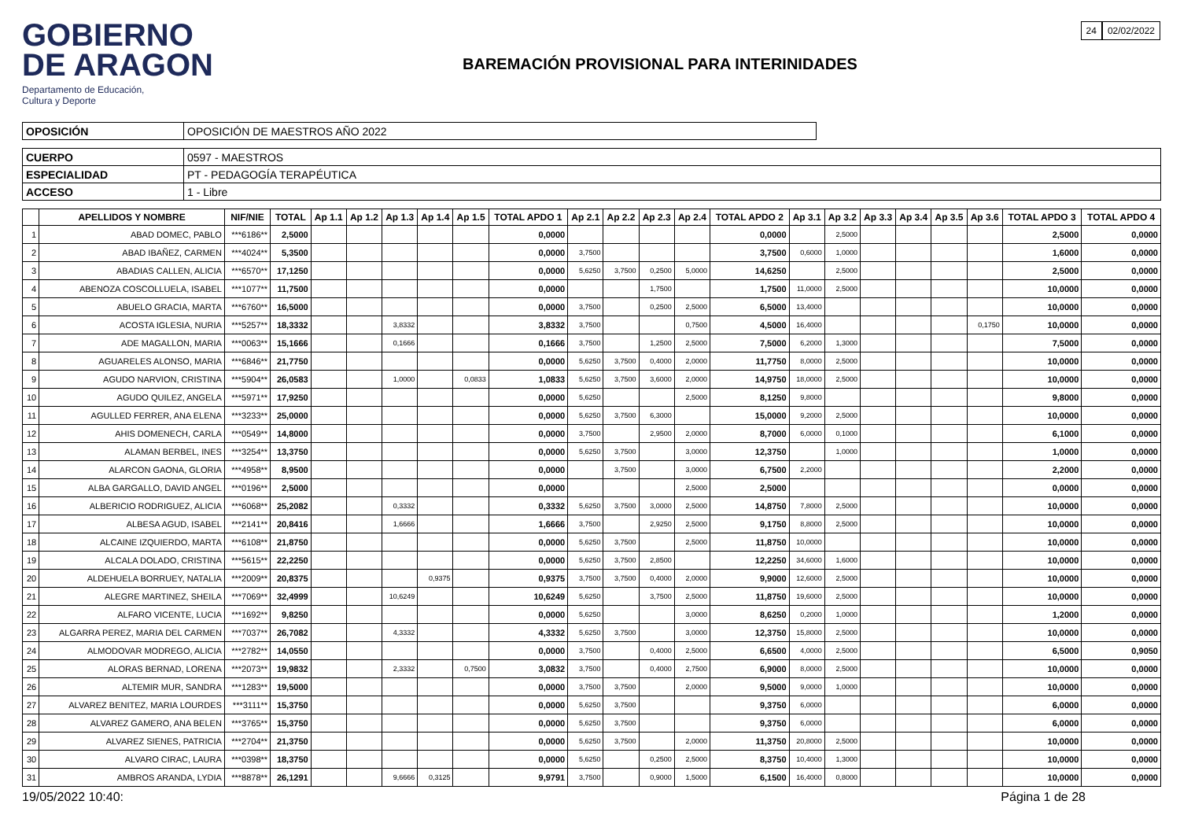24 02/02/2022
GOBIERNO
DE ARAGON
Departamento de Educación,
Cultura y Deporte
BAREMACIÓN PROVISIONAL PARA INTERINIDADES
| OPOSICIÓN | OPOSICIÓN DE MAESTROS AÑO 2022 |
| CUERPO | 0597 - MAESTROS |
| ESPECIALIDAD | PT - PEDAGOGÍA TERAPÉUTICA |
| ACCESO | 1 - Libre |
| | APELLIDOS Y NOMBRE | NIF/NIE | TOTAL | Ap 1.1 | Ap 1.2 | Ap 1.3 | Ap 1.4 | Ap 1.5 | TOTAL APDO 1 | Ap 2.1 | Ap 2.2 | Ap 2.3 | Ap 2.4 | TOTAL APDO 2 | Ap 3.1 | Ap 3.2 | Ap 3.3 | Ap 3.4 | Ap 3.5 | Ap 3.6 | TOTAL APDO 3 | TOTAL APDO 4 |
| --- | --- | --- | --- | --- | --- | --- | --- | --- | --- | --- | --- | --- | --- | --- | --- | --- | --- | --- | --- | --- | --- | --- |
| 1 | ABAD DOMEC, PABLO | ***6186** | 2,5000 | | | | | | 0,0000 | | | | | 0,0000 | | 2,5000 | | | | | 2,5000 | 0,0000 |
| 2 | ABAD IBAÑEZ, CARMEN | ***4024** | 5,3500 | | | | | | 0,0000 | 3,7500 | | | | 3,7500 | 0,6000 | 1,0000 | | | | | 1,6000 | 0,0000 |
| 3 | ABADIAS CALLEN, ALICIA | ***6570** | 17,1250 | | | | | | 0,0000 | 5,6250 | 3,7500 | 0,2500 | 5,0000 | 14,6250 | | 2,5000 | | | | | 2,5000 | 0,0000 |
| 4 | ABENOZA COSCOLLUELA, ISABEL | ***1077** | 11,7500 | | | | | | 0,0000 | | | 1,7500 | | 1,7500 | 11,0000 | 2,5000 | | | | | 10,0000 | 0,0000 |
| 5 | ABUELO GRACIA, MARTA | ***6760** | 16,5000 | | | | | | 0,0000 | 3,7500 | | 0,2500 | 2,5000 | 6,5000 | 13,4000 | | | | | | 10,0000 | 0,0000 |
| 6 | ACOSTA IGLESIA, NURIA | ***5257** | 18,3332 | | | 3,8332 | | | 3,8332 | 3,7500 | | | 0,7500 | 4,5000 | 16,4000 | | | | | 0,1750 | 10,0000 | 0,0000 |
| 7 | ADE MAGALLON, MARIA | ***0063** | 15,1666 | | | 0,1666 | | | 0,1666 | 3,7500 | | 1,2500 | 2,5000 | 7,5000 | 6,2000 | 1,3000 | | | | | 7,5000 | 0,0000 |
| 8 | AGUARELES ALONSO, MARIA | ***6846** | 21,7750 | | | | | | 0,0000 | 5,6250 | 3,7500 | 0,4000 | 2,0000 | 11,7750 | 8,0000 | 2,5000 | | | | | 10,0000 | 0,0000 |
| 9 | AGUDO NARVION, CRISTINA | ***5904** | 26,0583 | | | 1,0000 | | 0,0833 | 1,0833 | 5,6250 | 3,7500 | 3,6000 | 2,0000 | 14,9750 | 18,0000 | 2,5000 | | | | | 10,0000 | 0,0000 |
| 10 | AGUDO QUILEZ, ANGELA | ***5971** | 17,9250 | | | | | | 0,0000 | 5,6250 | | | 2,5000 | 8,1250 | 9,8000 | | | | | | 9,8000 | 0,0000 |
| 11 | AGULLED FERRER, ANA ELENA | ***3233** | 25,0000 | | | | | | 0,0000 | 5,6250 | 3,7500 | 6,3000 | | 15,0000 | 9,2000 | 2,5000 | | | | | 10,0000 | 0,0000 |
| 12 | AHIS DOMENECH, CARLA | ***0549** | 14,8000 | | | | | | 0,0000 | 3,7500 | | 2,9500 | 2,0000 | 8,7000 | 6,0000 | 0,1000 | | | | | 6,1000 | 0,0000 |
| 13 | ALAMAN BERBEL, INES | ***3254** | 13,3750 | | | | | | 0,0000 | 5,6250 | 3,7500 | | 3,0000 | 12,3750 | | 1,0000 | | | | | 1,0000 | 0,0000 |
| 14 | ALARCON GAONA, GLORIA | ***4958** | 8,9500 | | | | | | 0,0000 | | 3,7500 | | 3,0000 | 6,7500 | 2,2000 | | | | | | 2,2000 | 0,0000 |
| 15 | ALBA GARGALLO, DAVID ANGEL | ***0196** | 2,5000 | | | | | | 0,0000 | | | | 2,5000 | 2,5000 | | | | | | | 0,0000 | 0,0000 |
| 16 | ALBERICIO RODRIGUEZ, ALICIA | ***6068** | 25,2082 | | | 0,3332 | | | 0,3332 | 5,6250 | 3,7500 | 3,0000 | 2,5000 | 14,8750 | 7,8000 | 2,5000 | | | | | 10,0000 | 0,0000 |
| 17 | ALBESA AGUD, ISABEL | ***2141** | 20,8416 | | | 1,6666 | | | 1,6666 | 3,7500 | | 2,9250 | 2,5000 | 9,1750 | 8,8000 | 2,5000 | | | | | 10,0000 | 0,0000 |
| 18 | ALCAINE IZQUIERDO, MARTA | ***6108** | 21,8750 | | | | | | 0,0000 | 5,6250 | 3,7500 | | 2,5000 | 11,8750 | 10,0000 | | | | | | 10,0000 | 0,0000 |
| 19 | ALCALA DOLADO, CRISTINA | ***5615** | 22,2250 | | | | | | 0,0000 | 5,6250 | 3,7500 | 2,8500 | | 12,2250 | 34,6000 | 1,6000 | | | | | 10,0000 | 0,0000 |
| 20 | ALDEHUELA BORRUEY, NATALIA | ***2009** | 20,8375 | | | | 0,9375 | | 0,9375 | 3,7500 | 3,7500 | 0,4000 | 2,0000 | 9,9000 | 12,6000 | 2,5000 | | | | | 10,0000 | 0,0000 |
| 21 | ALEGRE MARTINEZ, SHEILA | ***7069** | 32,4999 | | | 10,6249 | | | 10,6249 | 5,6250 | | 3,7500 | 2,5000 | 11,8750 | 19,6000 | 2,5000 | | | | | 10,0000 | 0,0000 |
| 22 | ALFARO VICENTE, LUCIA | ***1692** | 9,8250 | | | | | | 0,0000 | 5,6250 | | | 3,0000 | 8,6250 | 0,2000 | 1,0000 | | | | | 1,2000 | 0,0000 |
| 23 | ALGARRA PEREZ, MARIA DEL CARMEN | ***7037** | 26,7082 | | | 4,3332 | | | 4,3332 | 5,6250 | 3,7500 | | 3,0000 | 12,3750 | 15,8000 | 2,5000 | | | | | 10,0000 | 0,0000 |
| 24 | ALMODOVAR MODREGO, ALICIA | ***2782** | 14,0550 | | | | | | 0,0000 | 3,7500 | | 0,4000 | 2,5000 | 6,6500 | 4,0000 | 2,5000 | | | | | 6,5000 | 0,9050 |
| 25 | ALORAS BERNAD, LORENA | ***2073** | 19,9832 | | | 2,3332 | | 0,7500 | 3,0832 | 3,7500 | | 0,4000 | 2,7500 | 6,9000 | 8,0000 | 2,5000 | | | | | 10,0000 | 0,0000 |
| 26 | ALTEMIR MUR, SANDRA | ***1283** | 19,5000 | | | | | | 0,0000 | 3,7500 | 3,7500 | | 2,0000 | 9,5000 | 9,0000 | 1,0000 | | | | | 10,0000 | 0,0000 |
| 27 | ALVAREZ BENITEZ, MARIA LOURDES | ***3111** | 15,3750 | | | | | | 0,0000 | 5,6250 | 3,7500 | | | 9,3750 | 6,0000 | | | | | | 6,0000 | 0,0000 |
| 28 | ALVAREZ GAMERO, ANA BELEN | ***3765** | 15,3750 | | | | | | 0,0000 | 5,6250 | 3,7500 | | | 9,3750 | 6,0000 | | | | | | 6,0000 | 0,0000 |
| 29 | ALVAREZ SIENES, PATRICIA | ***2704** | 21,3750 | | | | | | 0,0000 | 5,6250 | 3,7500 | | 2,0000 | 11,3750 | 20,8000 | 2,5000 | | | | | 10,0000 | 0,0000 |
| 30 | ALVARO CIRAC, LAURA | ***0398** | 18,3750 | | | | | | 0,0000 | 5,6250 | | 0,2500 | 2,5000 | 8,3750 | 10,4000 | 1,3000 | | | | | 10,0000 | 0,0000 |
| 31 | AMBROS ARANDA, LYDIA | ***8878** | 26,1291 | | | 9,6666 | 0,3125 | | 9,9791 | 3,7500 | | 0,9000 | 1,5000 | 6,1500 | 16,4000 | 0,8000 | | | | | 10,0000 | 0,0000 |
19/05/2022 10:40: Página 1 de 28